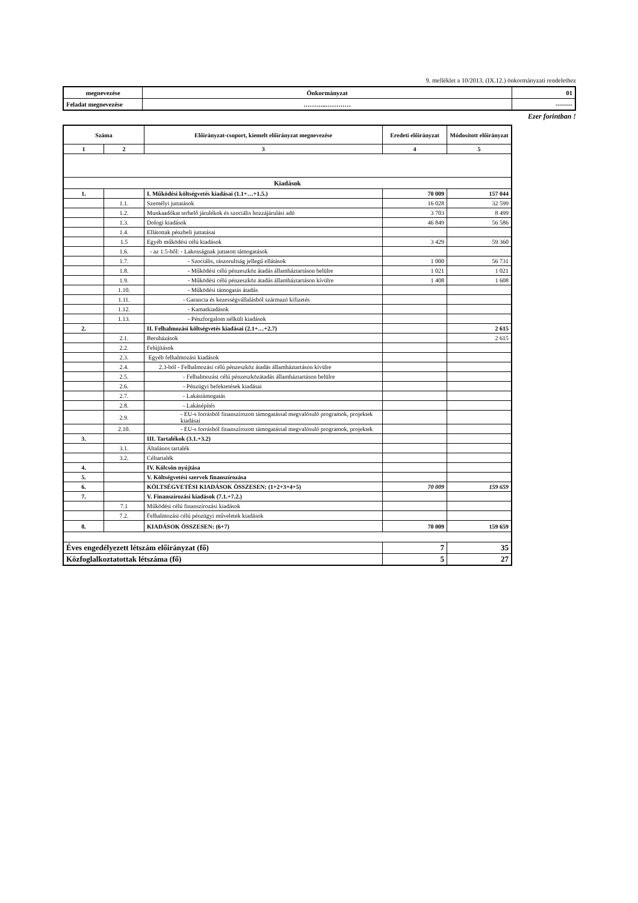9. melléklet a 10/2013. (IX.12.) önkormányzati rendelethez
| megnevezése | Önkormányzat | 01 |
| Feladat megnevezése | ………..………… | -------- |
Ezer forintban !
| Száma | | Előirányzat-csoport, kiemelt előirányzat megnevezése | Eredeti előirányzat | Módosított előirányzat |
| --- | --- | --- | --- | --- |
| 1 | 2 | 3 | 4 | 5 |
| Kiadások | | | | |
| 1. | | I. Működési költségvetés kiadásai (1.1+…+1.5.) | 70 009 | 157 044 |
| | 1.1. | Személyi juttatások | 16 028 | 32 599 |
| | 1.2. | Munkaadókat terhelő járulékok és szociális hozzájárulási adó | 3 703 | 8 499 |
| | 1.3. | Dologi kiadások | 46 849 | 56 586 |
| | 1.4. | Ellátottak pénzbeli juttatásai | | |
| | 1.5 | Egyéb működési célú kiadások | 3 429 | 59 360 |
| | 1.6. | - az 1.5-ből: - Lakosságnak juttatott támogatások | | |
| | 1.7. | - Szociális, rászorultság jellegű ellátások | 1 000 | 56 731 |
| | 1.8. | - Működési célú pénzeszköz átadás államháztartáson belülre | 1 021 | 1 021 |
| | 1.9. | - Működési célú pénzeszköz átadás államháztartáson kívülre | 1 408 | 1 608 |
| | 1.10. | - Működési támogatás átadás | | |
| | 1.11. | - Garancia és kezességvállalásból származó kifizetés | | |
| | 1.12. | - Kamatkiadások | | |
| | 1.13. | - Pénzforgalom nélküli kiadások | | |
| 2. | | II. Felhalmozási költségvetés kiadásai (2.1+…+2.7) | | 2 615 |
| | 2.1. | Beruházások | | 2 615 |
| | 2.2. | Felújítások | | |
| | 2.3. | Egyéb felhalmozási kiadások | | |
| | 2.4. | 2.3-ból - Felhalmozási célú pénzeszköz átadás államháztartáson kívülre | | |
| | 2.5. | - Felhalmozási célú pénzeszközátadás államháztartáson belülre | | |
| | 2.6. | - Pénzügyi befektetések kiadásai | | |
| | 2.7. | - Lakástámogatás | | |
| | 2.8. | - Lakásépítés | | |
| | 2.9. | - EU-s forrásból finanszírozott támogatással megvalósuló programok, projektek kiadásai | | |
| | 2.10. | - EU-s forrásból finanszírozott támogatással megvalósuló programok, projektek | | |
| 3. | | III. Tartalékok (3.1.+3.2) | | |
| | 3.1. | Általános tartalék | | |
| | 3.2. | Céltartalék | | |
| 4. | | IV. Kölcsön nyújtása | | |
| 5. | | V. Költségvetési szervek finanszírozása | | |
| 6. | | KÖLTSÉGVETÉSI KIADÁSOK ÖSSZESEN: (1+2+3+4+5) | 70 009 | 159 659 |
| 7. | | V. Finanszírozási kiadások (7.1.+7.2.) | | |
| | 7.1 | Működési célú finanszírozási kiadások | | |
| | 7.2. | Felhalmozási célú pénzügyi műveletek kiadások | | |
| 8. | | KIADÁSOK ÖSSZESEN: (6+7) | 70 009 | 159 659 |
| Éves engedélyezett létszám előirányzat (fő) | | | 7 | 35 |
| Közfoglalkoztatottak létszáma (fő) | | | 5 | 27 |